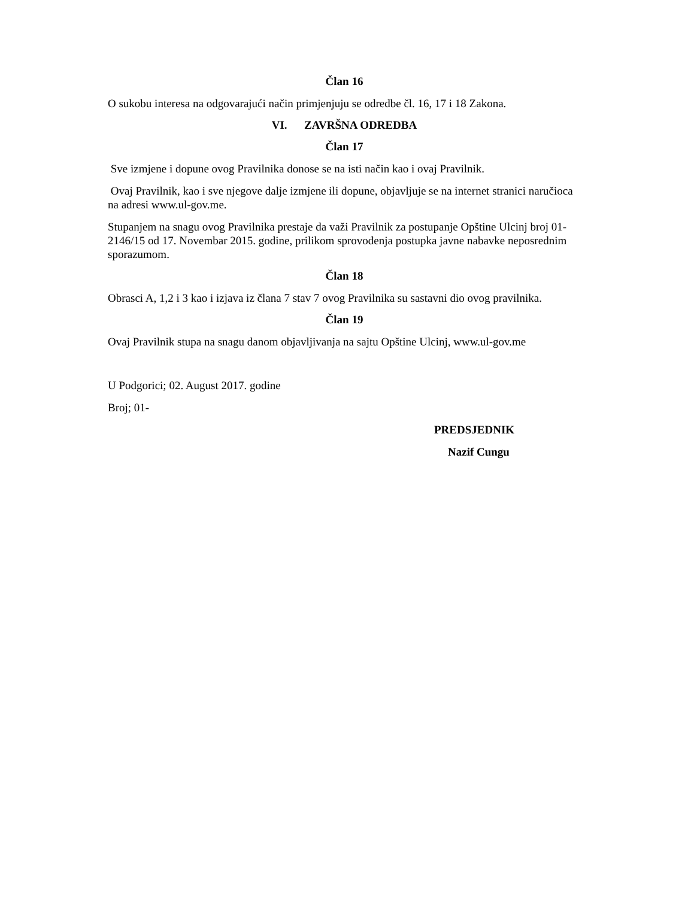Član 16
O sukobu interesa na odgovarajući način primjenjuju se odredbe čl. 16, 17 i 18 Zakona.
VI. ZAVRŠNA ODREDBA
Član 17
Sve izmjene i dopune ovog Pravilnika donose se na isti način kao i ovaj Pravilnik.
Ovaj Pravilnik, kao i sve njegove dalje izmjene ili dopune, objavljuje se na internet stranici naručioca na adresi www.ul-gov.me.
Stupanjem na snagu ovog Pravilnika prestaje da važi Pravilnik za postupanje Opštine Ulcinj broj 01-2146/15 od 17. Novembar 2015. godine, prilikom sprovođenja postupka javne nabavke neposrednim sporazumom.
Član 18
Obrasci A, 1,2 i 3 kao i izjava iz člana 7 stav 7 ovog Pravilnika su sastavni dio ovog pravilnika.
Član 19
Ovaj Pravilnik stupa na snagu danom objavljivanja na sajtu Opštine Ulcinj, www.ul-gov.me
U Podgorici; 02. August 2017. godine
Broj; 01-
PREDSJEDNIK
Nazif Cungu